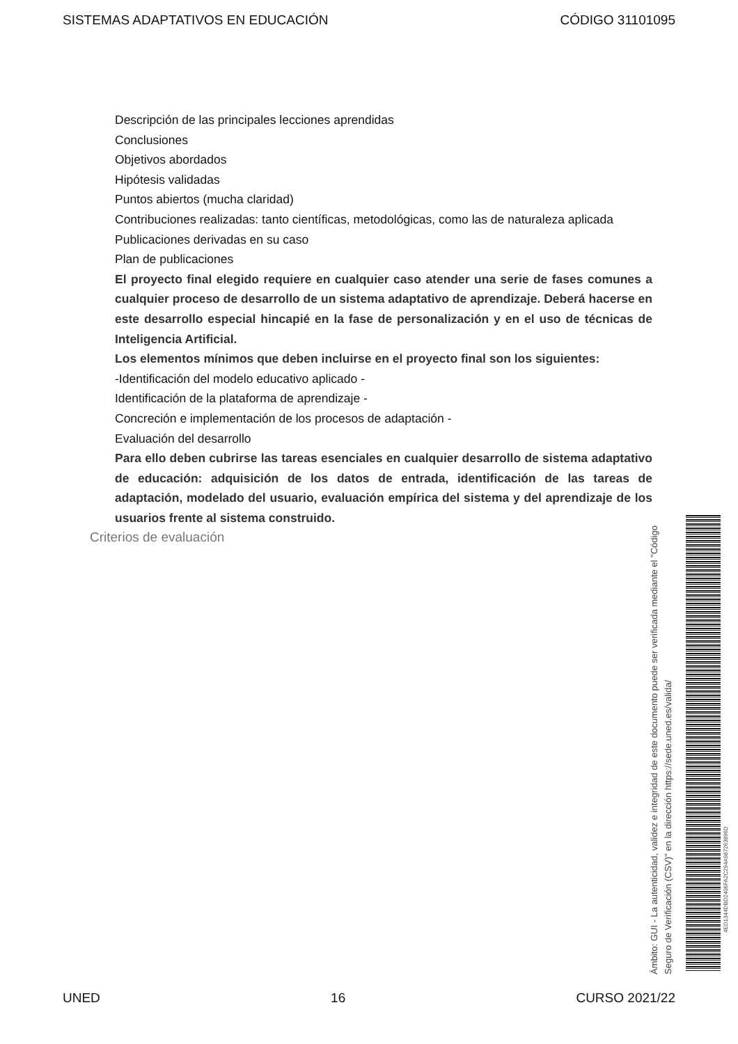SISTEMAS ADAPTATIVOS EN EDUCACIÓN CÓDIGO 31101095
Descripción de las principales lecciones aprendidas
Conclusiones
Objetivos abordados
Hipótesis validadas
Puntos abiertos (mucha claridad)
Contribuciones realizadas: tanto científicas, metodológicas, como las de naturaleza aplicada
Publicaciones derivadas en su caso
Plan de publicaciones
El proyecto final elegido requiere en cualquier caso atender una serie de fases comunes a cualquier proceso de desarrollo de un sistema adaptativo de aprendizaje. Deberá hacerse en este desarrollo especial hincapié en la fase de personalización y en el uso de técnicas de Inteligencia Artificial.
Los elementos mínimos que deben incluirse en el proyecto final son los siguientes:
-Identificación del modelo educativo aplicado -
Identificación de la plataforma de aprendizaje -
Concreción e implementación de los procesos de adaptación -
Evaluación del desarrollo
Para ello deben cubrirse las tareas esenciales en cualquier desarrollo de sistema adaptativo de educación: adquisición de los datos de entrada, identificación de las tareas de adaptación, modelado del usuario, evaluación empírica del sistema y del aprendizaje de los usuarios frente al sistema construido.
Criterios de evaluación
Ámbito: GUI - La autenticidad, validez e integridad de este documento puede ser verificada mediante el "Código Seguro de Verificación (CSV)" en la dirección https://sede.uned.es/valida/
4ED1344DBD2406FA2C294A987263896D
UNED 16 CURSO 2021/22